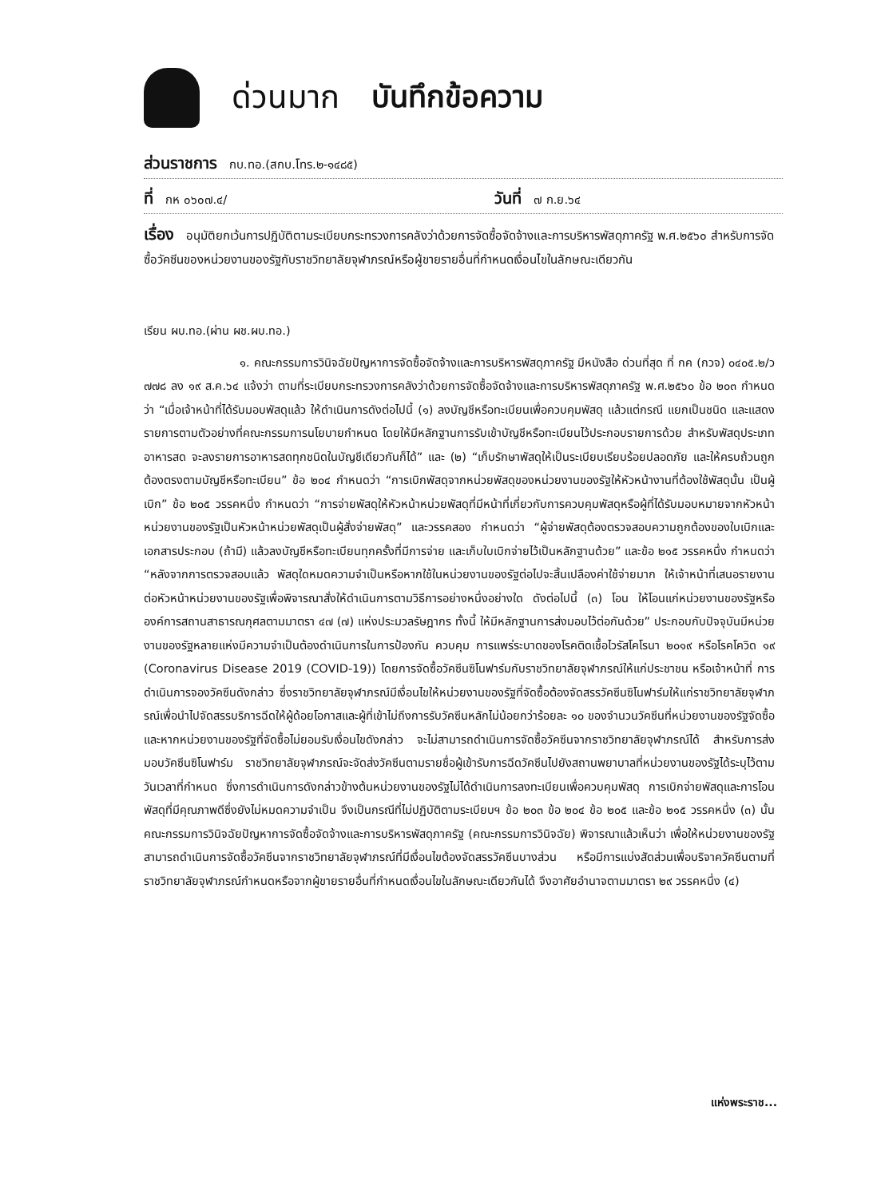ด่วนมาก บันทึกข้อความ
ส่วนราชการ กบ.ทอ.(สกบ.โทร.๒-๑๔๘๕)
ที่ กห ๐๖๐๗.๔/ วันที่ ๗ ก.ย.๖๔
เรื่อง อนุมัติยกเว้นการปฏิบัติตามระเบียบกระทรวงการคลังว่าด้วยการจัดซื้อจัดจ้างและการบริหารพัสดุภาครัฐ พ.ศ.๒๕๖๐ สำหรับการจัดซื้อวัคซีนของหน่วยงานของรัฐกับราชวิทยาลัยจุฬาภรณ์หรือผู้ขายรายอื่นที่กำหนดเงื่อนไขในลักษณะเดียวกัน
เรียน ผบ.ทอ.(ผ่าน ผช.ผบ.ทอ.)
๑. คณะกรรมการวินิจฉัยปัญหาการจัดซื้อจัดจ้างและการบริหารพัสดุภาครัฐ มีหนังสือ ด่วนที่สุด ที่ กค (กวจ) ๐๔๐๕.๒/ว ๗๗๘ ลง ๑๙ ส.ค.๖๔ แจ้งว่า ตามที่ระเบียบกระทรวงการคลังว่าด้วยการจัดซื้อจัดจ้างและการบริหารพัสดุภาครัฐ พ.ศ.๒๕๖๐ ข้อ ๒๐๓ กำหนดว่า “เมื่อเจ้าหน้าที่ได้รับมอบพัสดุแล้ว ให้ดำเนินการดังต่อไปนี้ (๑) ลงบัญชีหรือทะเบียนเพื่อควบคุมพัสดุ แล้วแต่กรณี แยกเป็นชนิด และแสดงรายการตามตัวอย่างที่คณะกรรมการนโยบายกำหนด โดยให้มีหลักฐานการรับเข้าบัญชีหรือทะเบียนไว้ประกอบรายการด้วย สำหรับพัสดุประเภทอาหารสด จะลงรายการอาหารสดทุกชนิดในบัญชีเดียวกันก็ได้” และ (๒) “เก็บรักษาพัสดุให้เป็นระเบียบเรียบร้อยปลอดภัย และให้ครบถ้วนถูกต้องตรงตามบัญชีหรือทะเบียน” ข้อ ๒๐๔ กำหนดว่า “การเบิกพัสดุจากหน่วยพัสดุของหน่วยงานของรัฐให้หัวหน้างานที่ต้องใช้พัสดุนั้น เป็นผู้เบิก” ข้อ ๒๐๕ วรรคหนึ่ง กำหนดว่า “การจ่ายพัสดุให้หัวหน้าหน่วยพัสดุที่มีหน้าที่เกี่ยวกับการควบคุมพัสดุหรือผู้ที่ได้รับมอบหมายจากหัวหน้าหน่วยงานของรัฐเป็นหัวหน้าหน่วยพัสดุเป็นผู้สั่งจ่ายพัสดุ” และวรรคสอง กำหนดว่า “ผู้จ่ายพัสดุต้องตรวจสอบความถูกต้องของใบเบิกและเอกสารประกอบ (ถ้ามี) แล้วลงบัญชีหรือทะเบียนทุกครั้งที่มีการจ่าย และเก็บใบเบิกจ่ายไว้เป็นหลักฐานด้วย” และข้อ ๒๑๕ วรรคหนึ่ง กำหนดว่า “หลังจากการตรวจสอบแล้ว พัสดุใดหมดความจำเป็นหรือหากใช้ในหน่วยงานของรัฐต่อไปจะสิ้นเปลืองค่าใช้จ่ายมาก ให้เจ้าหน้าที่เสนอรายงานต่อหัวหน้าหน่วยงานของรัฐเพื่อพิจารณาสั่งให้ดำเนินการตามวิธีการอย่างหนึ่งอย่างใด ดังต่อไปนี้ (๓) โอน ให้โอนแก่หน่วยงานของรัฐหรือองค์การสถานสาธารณกุศลตามมาตรา ๔๗ (๗) แห่งประมวลรัษฎากร ทั้งนี้ ให้มีหลักฐานการส่งมอบไว้ต่อกันด้วย” ประกอบกับปัจจุบันมีหน่วยงานของรัฐหลายแห่งมีความจำเป็นต้องดำเนินการในการป้องกัน ควบคุม การแพร่ระบาดของโรคติดเชื้อไวรัสโคโรนา ๒๐๑๙ หรือโรคโควิด ๑๙ (Coronavirus Disease 2019 (COVID-19)) โดยการจัดซื้อวัคซีนซิโนฟาร์มกับราชวิทยาลัยจุฬาภรณ์ให้แก่ประชาชน หรือเจ้าหน้าที่ การดำเนินการจองวัคซีนดังกล่าว ซึ่งราชวิทยาลัยจุฬาภรณ์มีเงื่อนไขให้หน่วยงานของรัฐที่จัดซื้อต้องจัดสรรวัคซีนซิโนฟาร์มให้แก่ราชวิทยาลัยจุฬาภรณ์เพื่อนำไปจัดสรรบริการฉีดให้ผู้ด้อยโอกาสและผู้ที่เข้าไม่ถึงการรับวัคซีนหลักไม่น้อยกว่าร้อยละ ๑๐ ของจำนวนวัคซีนที่หน่วยงานของรัฐจัดซื้อ และหากหน่วยงานของรัฐที่จัดซื้อไม่ยอมรับเงื่อนไขดังกล่าว จะไม่สามารถดำเนินการจัดซื้อวัคซีนจากราชวิทยาลัยจุฬาภรณ์ได้ สำหรับการส่งมอบวัคซีนซิโนฟาร์ม ราชวิทยาลัยจุฬาภรณ์จะจัดส่งวัคซีนตามรายชื่อผู้เข้ารับการฉีดวัคซีนไปยังสถานพยาบาลที่หน่วยงานของรัฐได้ระบุไว้ตามวันเวลาที่กำหนด ซึ่งการดำเนินการดังกล่าวข้างต้นหน่วยงานของรัฐไม่ได้ดำเนินการลงทะเบียนเพื่อควบคุมพัสดุ การเบิกจ่ายพัสดุและการโอนพัสดุที่มีคุณภาพดีซึ่งยังไม่หมดความจำเป็น จึงเป็นกรณีที่ไม่ปฏิบัติตามระเบียบฯ ข้อ ๒๐๓ ข้อ ๒๐๔ ข้อ ๒๐๕ และข้อ ๒๑๕ วรรคหนึ่ง (๓) นั้น คณะกรรมการวินิจฉัยปัญหาการจัดซื้อจัดจ้างและการบริหารพัสดุภาครัฐ (คณะกรรมการวินิจฉัย) พิจารณาแล้วเห็นว่า เพื่อให้หน่วยงานของรัฐสามารถดำเนินการจัดซื้อวัคซีนจากราชวิทยาลัยจุฬาภรณ์ที่มีเงื่อนไขต้องจัดสรรวัคซีนบางส่วน หรือมีการแบ่งสัดส่วนเพื่อบริจาควัคซีนตามที่ราชวิทยาลัยจุฬาภรณ์กำหนดหรือจากผู้ขายรายอื่นที่กำหนดเงื่อนไขในลักษณะเดียวกันได้ จึงอาศัยอำนาจตามมาตรา ๒๙ วรรคหนึ่ง (๔)
แห่งพระราช...